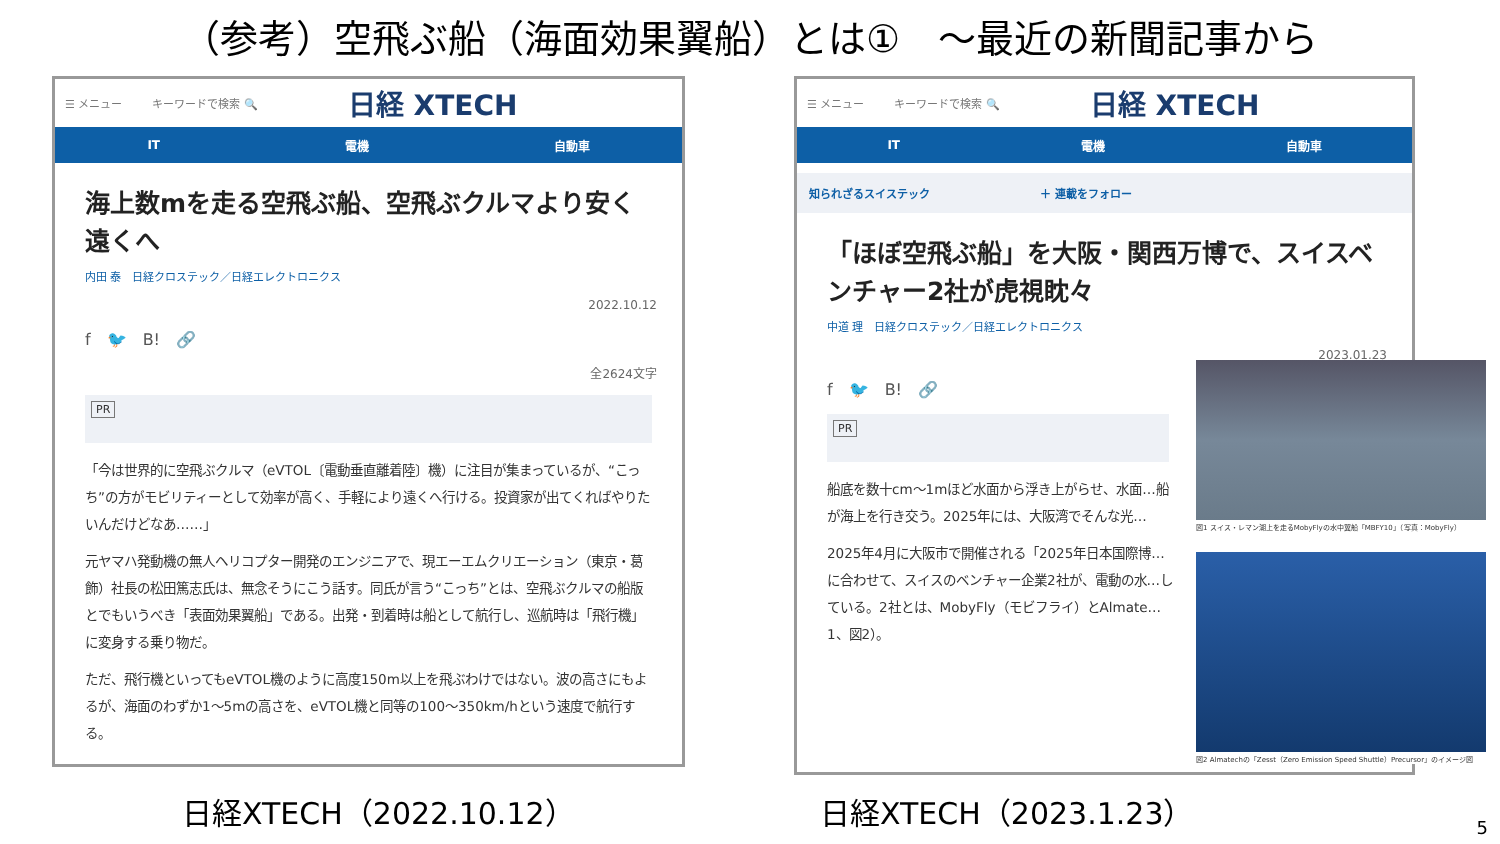（参考）空飛ぶ船（海面効果翼船）とは①　～最近の新聞記事から
☰ メニュー キーワードで検索 🔍 日経 XTECH
IT 電機 自動車
海上数mを走る空飛ぶ船、空飛ぶクルマより安く遠くへ
内田 泰　日経クロステック／日経エレクトロニクス
2022.10.12
f　🐦　B!　🔗
全2624文字
PR
「今は世界的に空飛ぶクルマ（eVTOL〔電動垂直離着陸〕機）に注目が集まっているが、“こっち”の方がモビリティーとして効率が高く、手軽により遠くへ行ける。投資家が出てくればやりたいんだけどなあ……」
元ヤマハ発動機の無人ヘリコプター開発のエンジニアで、現エーエムクリエーション（東京・葛飾）社長の松田篤志氏は、無念そうにこう話す。同氏が言う“こっち”とは、空飛ぶクルマの船版とでもいうべき「表面効果翼船」である。出発・到着時は船として航行し、巡航時は「飛行機」に変身する乗り物だ。
ただ、飛行機といってもeVTOL機のように高度150m以上を飛ぶわけではない。波の高さにもよるが、海面のわずか1～5mの高さを、eVTOL機と同等の100～350km/hという速度で航行する。
☰ メニュー キーワードで検索 🔍 日経 XTECH
IT 電機 自動車
知られざるスイステック　　　　　　　　　　＋ 連載をフォロー
「ほぼ空飛ぶ船」を大阪・関西万博で、スイスベンチャー2社が虎視眈々
中道 理　日経クロステック／日経エレクトロニクス
2023.01.23
f　🐦　B!　🔗
PR
船底を数十cm～1mほど水面から浮き上がらせ、水面…船が海上を行き交う。2025年には、大阪湾でそんな光…
2025年4月に大阪市で開催される「2025年日本国際博…に合わせて、スイスのベンチャー企業2社が、電動の水…している。2社とは、MobyFly（モビフライ）とAlmate…1、図2）。
図1 スイス・レマン湖上を走るMobyFlyの水中翼船「MBFY10」（写真：MobyFly）
図2 Almatechの「Zesst（Zero Emission Speed Shuttle）Precursor」のイメージ図
日経XTECH（2022.10.12） 日経XTECH（2023.1.23）
5